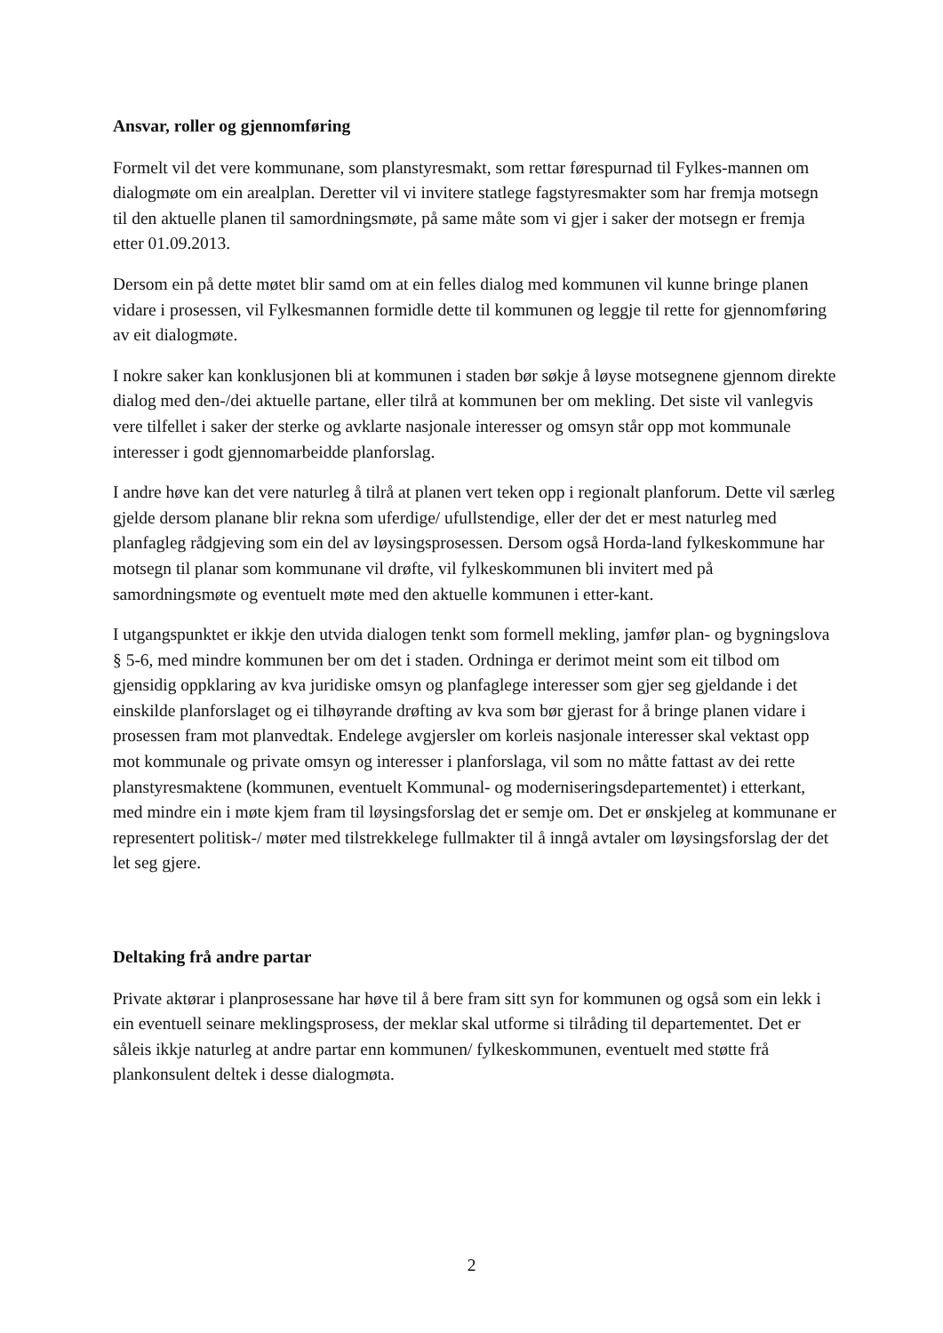Ansvar, roller og gjennomføring
Formelt vil det vere kommunane, som planstyresmakt, som rettar førespurnad til Fylkes-mannen om dialogmøte om ein arealplan. Deretter vil vi invitere statlege fagstyresmakter som har fremja motsegn til den aktuelle planen til samordningsmøte, på same måte som vi gjer i saker der motsegn er fremja etter 01.09.2013.
Dersom ein på dette møtet blir samd om at ein felles dialog med kommunen vil kunne bringe planen vidare i prosessen, vil Fylkesmannen formidle dette til kommunen og leggje til rette for gjennomføring av eit dialogmøte.
I nokre saker kan konklusjonen bli at kommunen i staden bør søkje å løyse motsegnene gjennom direkte dialog med den-/dei aktuelle partane, eller tilrå at kommunen ber om mekling. Det siste vil vanlegvis vere tilfellet i saker der sterke og avklarte nasjonale interesser og omsyn står opp mot kommunale interesser i godt gjennomarbeidde planforslag.
I andre høve kan det vere naturleg å tilrå at planen vert teken opp i regionalt planforum. Dette vil særleg gjelde dersom planane blir rekna som uferdige/ ufullstendige, eller der det er mest naturleg med planfagleg rådgjeving som ein del av løysingsprosessen. Dersom også Horda-land fylkeskommune har motsegn til planar som kommunane vil drøfte, vil fylkeskommunen bli invitert med på samordningsmøte og eventuelt møte med den aktuelle kommunen i etter-kant.
I utgangspunktet er ikkje den utvida dialogen tenkt som formell mekling, jamfør plan- og bygningslova § 5-6, med mindre kommunen ber om det i staden. Ordninga er derimot meint som eit tilbod om gjensidig oppklaring av kva juridiske omsyn og planfaglege interesser som gjer seg gjeldande i det einskilde planforslaget og ei tilhøyrande drøfting av kva som bør gjerast for å bringe planen vidare i prosessen fram mot planvedtak. Endelege avgjersler om korleis nasjonale interesser skal vektast opp mot kommunale og private omsyn og interesser i planforslaga, vil som no måtte fattast av dei rette planstyresmaktene (kommunen, eventuelt Kommunal- og moderniseringsdepartementet) i etterkant, med mindre ein i møte kjem fram til løysingsforslag det er semje om. Det er ønskjeleg at kommunane er representert politisk-/ møter med tilstrekkelege fullmakter til å inngå avtaler om løysingsforslag der det let seg gjere.
Deltaking frå andre partar
Private aktørar i planprosessane har høve til å bere fram sitt syn for kommunen og også som ein lekk i ein eventuell seinare meklingsprosess, der meklar skal utforme si tilråding til departementet. Det er såleis ikkje naturleg at andre partar enn kommunen/ fylkeskommunen, eventuelt med støtte frå plankonsulent deltek i desse dialogmøta.
2